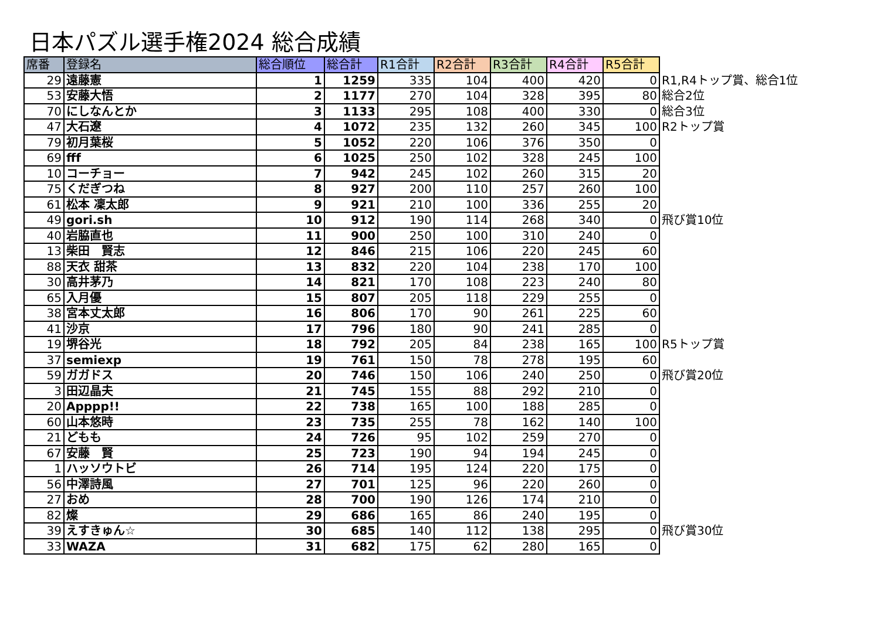日本パズル選手権2024 総合成績
| 席番 | 登録名 | 総合順位 | 総合計 | R1合計 | R2合計 | R3合計 | R4合計 | R5合計 | |
| 29 | 遠藤憲 | 1 | 1259 | 335 | 104 | 400 | 420 | 0 | R1,R4トップ賞、総合1位 |
| 53 | 安藤大悟 | 2 | 1177 | 270 | 104 | 328 | 395 | 80 | 総合2位 |
| 70 | にしなんとか | 3 | 1133 | 295 | 108 | 400 | 330 | 0 | 総合3位 |
| 47 | 大石遼 | 4 | 1072 | 235 | 132 | 260 | 345 | 100 | R2トップ賞 |
| 79 | 初月葉桜 | 5 | 1052 | 220 | 106 | 376 | 350 | 0 | |
| 69 | fff | 6 | 1025 | 250 | 102 | 328 | 245 | 100 | |
| 10 | コーチョー | 7 | 942 | 245 | 102 | 260 | 315 | 20 | |
| 75 | くだぎつね | 8 | 927 | 200 | 110 | 257 | 260 | 100 | |
| 61 | 松本 凜太郎 | 9 | 921 | 210 | 100 | 336 | 255 | 20 | |
| 49 | gori.sh | 10 | 912 | 190 | 114 | 268 | 340 | 0 | 飛び賞10位 |
| 40 | 岩脇直也 | 11 | 900 | 250 | 100 | 310 | 240 | 0 | |
| 13 | 柴田 賢志 | 12 | 846 | 215 | 106 | 220 | 245 | 60 | |
| 88 | 天衣 甜茶 | 13 | 832 | 220 | 104 | 238 | 170 | 100 | |
| 30 | 高井茅乃 | 14 | 821 | 170 | 108 | 223 | 240 | 80 | |
| 65 | 入月優 | 15 | 807 | 205 | 118 | 229 | 255 | 0 | |
| 38 | 宮本丈太郎 | 16 | 806 | 170 | 90 | 261 | 225 | 60 | |
| 41 | 沙京 | 17 | 796 | 180 | 90 | 241 | 285 | 0 | |
| 19 | 堺谷光 | 18 | 792 | 205 | 84 | 238 | 165 | 100 | R5トップ賞 |
| 37 | semiexp | 19 | 761 | 150 | 78 | 278 | 195 | 60 | |
| 59 | ガガドス | 20 | 746 | 150 | 106 | 240 | 250 | 0 | 飛び賞20位 |
| 3 | 田辺晶夫 | 21 | 745 | 155 | 88 | 292 | 210 | 0 | |
| 20 | Apppp!! | 22 | 738 | 165 | 100 | 188 | 285 | 0 | |
| 60 | 山本悠時 | 23 | 735 | 255 | 78 | 162 | 140 | 100 | |
| 21 | どもも | 24 | 726 | 95 | 102 | 259 | 270 | 0 | |
| 67 | 安藤 賢 | 25 | 723 | 190 | 94 | 194 | 245 | 0 | |
| 1 | ハッソウトビ | 26 | 714 | 195 | 124 | 220 | 175 | 0 | |
| 56 | 中澤詩風 | 27 | 701 | 125 | 96 | 220 | 260 | 0 | |
| 27 | おめ | 28 | 700 | 190 | 126 | 174 | 210 | 0 | |
| 82 | 燦 | 29 | 686 | 165 | 86 | 240 | 195 | 0 | |
| 39 | えすきゅん☆ | 30 | 685 | 140 | 112 | 138 | 295 | 0 | 飛び賞30位 |
| 33 | WAZA | 31 | 682 | 175 | 62 | 280 | 165 | 0 | |